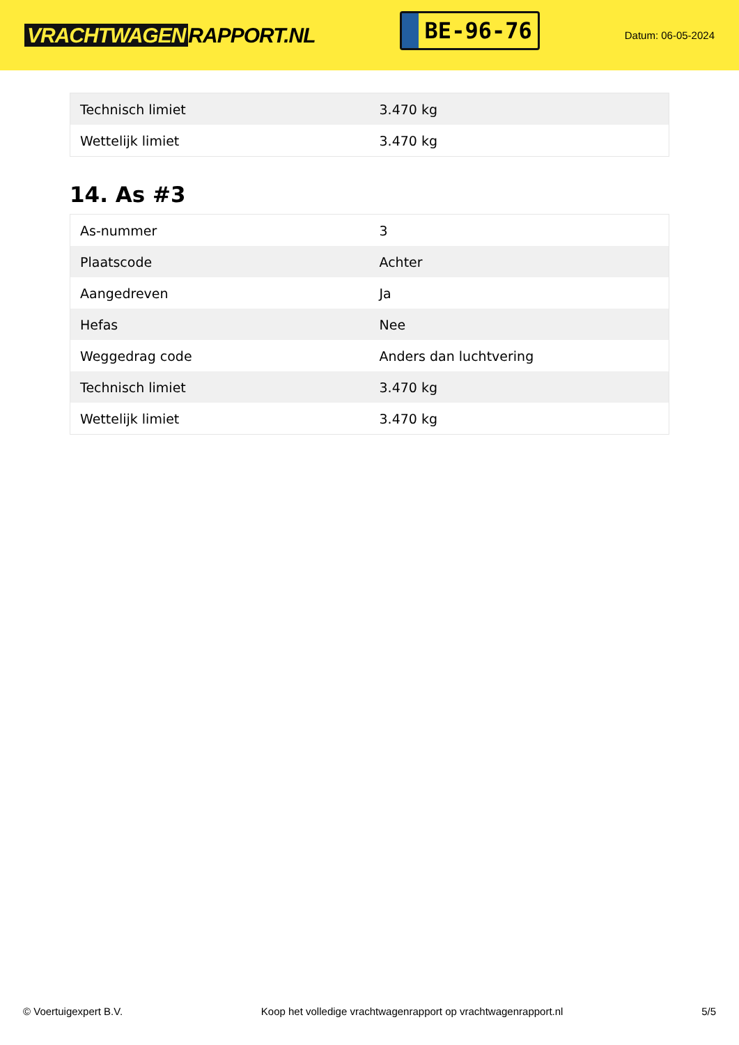VRACHTWAGEN RAPPORT.NL
BE-96-76
Datum: 06-05-2024
| Technisch limiet | 3.470 kg |
| Wettelijk limiet | 3.470 kg |
14. As #3
| As-nummer | 3 |
| Plaatscode | Achter |
| Aangedreven | Ja |
| Hefas | Nee |
| Weggedrag code | Anders dan luchtvering |
| Technisch limiet | 3.470 kg |
| Wettelijk limiet | 3.470 kg |
© Voertuigexpert B.V. Koop het volledige vrachtwagenrapport op vrachtwagenrapport.nl 5/5